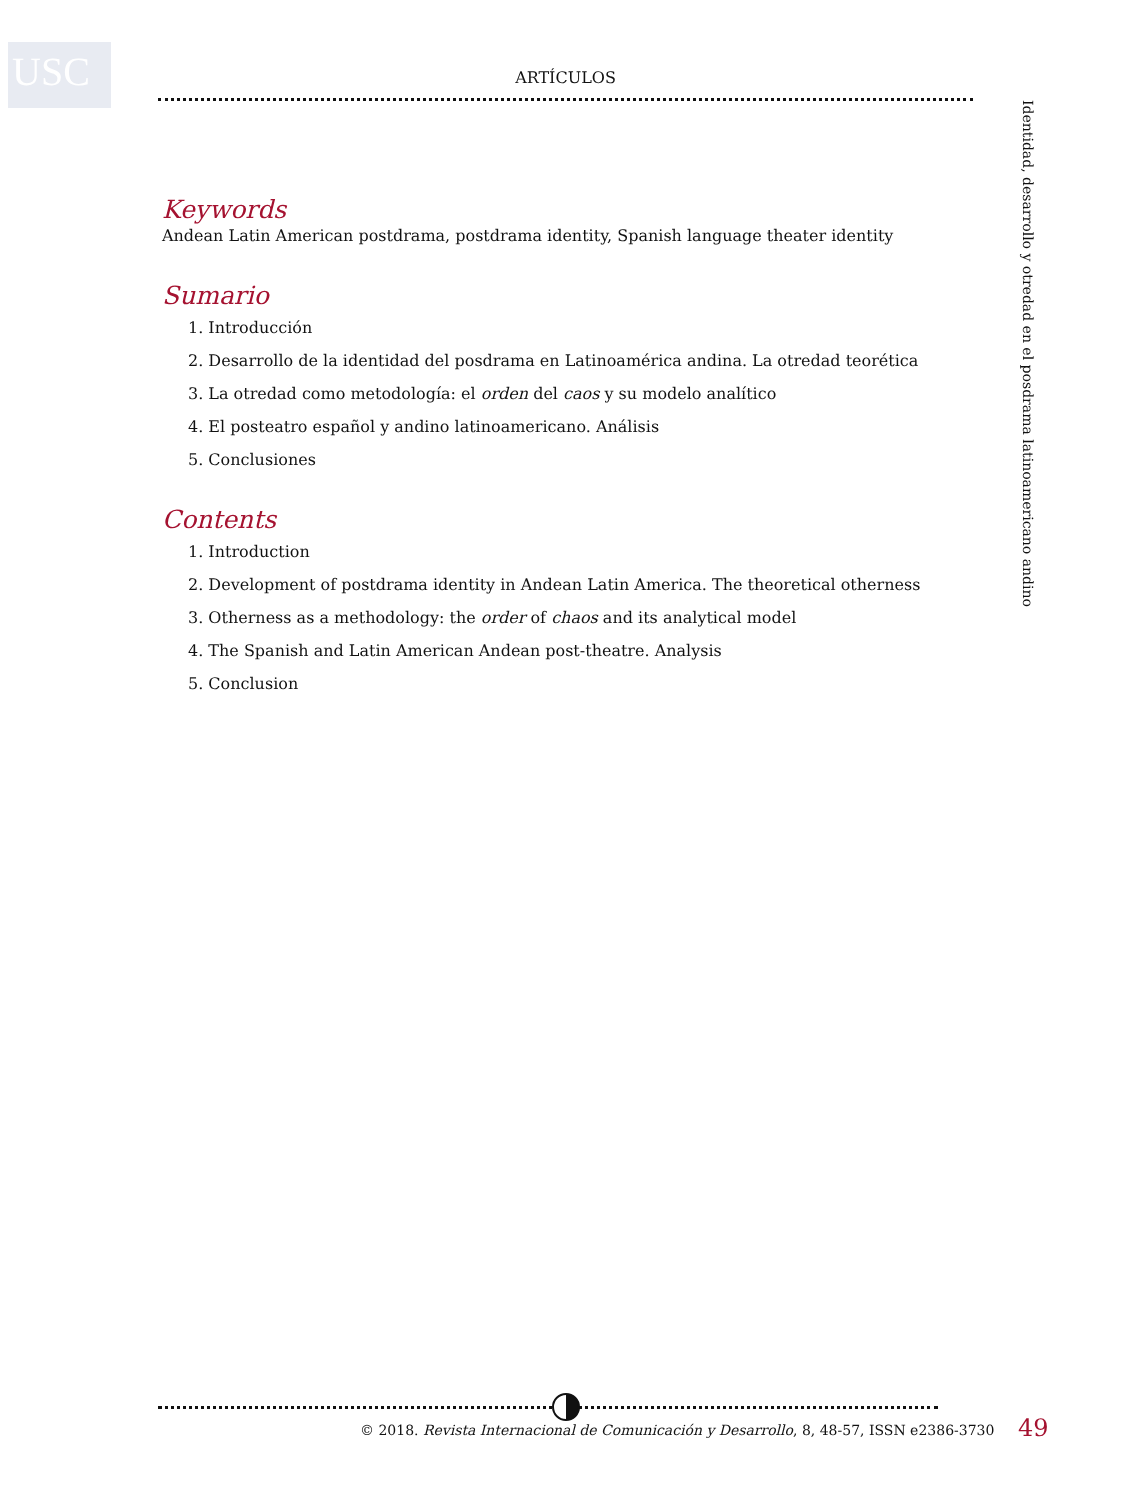USC ARTÍCULOS
Keywords
Andean Latin American postdrama, postdrama identity, Spanish language theater identity
Sumario
1. Introducción
2. Desarrollo de la identidad del posdrama en Latinoamérica andina. La otredad teorética
3. La otredad como metodología: el orden del caos y su modelo analítico
4. El posteatro español y andino latinoamericano. Análisis
5. Conclusiones
Contents
1. Introduction
2. Development of postdrama identity in Andean Latin America. The theoretical otherness
3. Otherness as a methodology: the order of chaos and its analytical model
4. The Spanish and Latin American Andean post-theatre. Analysis
5. Conclusion
Identidad, desarrollo y otredad en el posdrama latinoamericano andino
© 2018. Revista Internacional de Comunicación y Desarrollo, 8, 48-57, ISSN e2386-3730
49